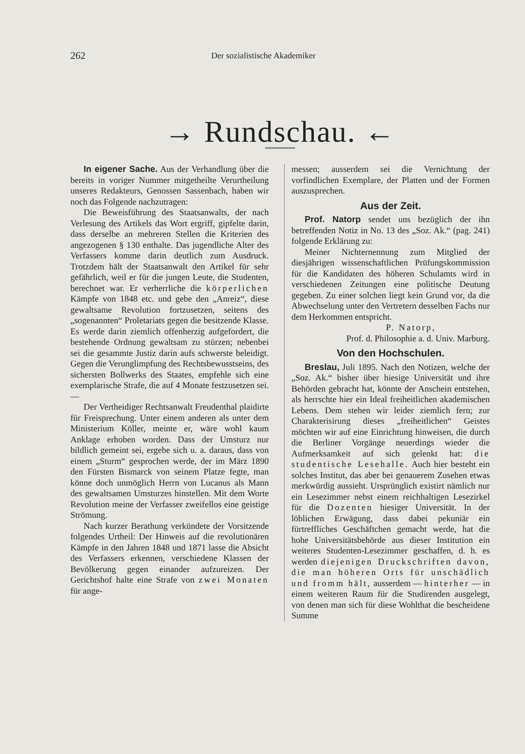262 Der sozialistische Akademiker
→ Rundschau. ←
In eigener Sache. Aus der Verhandlung über die bereits in voriger Nummer mitgetheilte Verurtheilung unseres Redakteurs, Genossen Sassenbach, haben wir noch das Folgende nachzutragen:
Die Beweisführung des Staatsanwalts, der nach Verlesung des Artikels das Wort ergriff, gipfelte darin, dass derselbe an mehreren Stellen die Kriterien des angezogenen § 130 enthalte. Das jugendliche Alter des Verfassers komme darin deutlich zum Ausdruck. Trotzdem hält der Staatsanwalt den Artikel für sehr gefährlich, weil er für die jungen Leute, die Studenten, berechnet war. Er verherrliche die körperlichen Kämpfe von 1848 etc. und gebe den „Anreiz“, diese gewaltsame Revolution fortzusetzen, seitens des „sogenannten“ Proletariats gegen die besitzende Klasse. Es werde darin ziemlich offenherzig aufgefordert, die bestehende Ordnung gewaltsam zu stürzen; nebenbei sei die gesammte Justiz darin aufs schwerste beleidigt. Gegen die Verunglimpfung des Rechtsbewusstseins, des sichersten Bollwerks des Staates, empfehle sich eine exemplarische Strafe, die auf 4 Monate festzusetzen sei. —
Der Vertheidiger Rechtsanwalt Freudenthal plaidirte für Freisprechung. Unter einem anderen als unter dem Ministerium Köller, meinte er, wäre wohl kaum Anklage erhoben worden. Dass der Umsturz nur bildlich gemeint sei, ergebe sich u. a. daraus, dass von einem „Sturm“ gesprochen werde, der im März 1890 den Fürsten Bismarck von seinem Platze fegte, man könne doch unmöglich Herrn von Lucanus als Mann des gewaltsamen Umsturzes hinstellen. Mit dem Worte Revolution meine der Verfasser zweifellos eine geistige Strömung.
Nach kurzer Berathung verkündete der Vorsitzende folgendes Urtheil: Der Hinweis auf die revolutionären Kämpfe in den Jahren 1848 und 1871 lasse die Absicht des Verfassers erkennen, verschiedene Klassen der Bevölkerung gegen einander aufzureizen. Der Gerichtshof halte eine Strafe von zwei Monaten für ange-
messen; ausserdem sei die Vernichtung der vorfindlichen Exemplare, der Platten und der Formen auszusprechen.
Aus der Zeit.
Prof. Natorp sendet uns bezüglich der ihn betreffenden Notiz in No. 13 des „Soz. Ak.“ (pag. 241) folgende Erklärung zu:
Meiner Nichternennung zum Mitglied der diesjährigen wissenschaftlichen Prüfungskommission für die Kandidaten des höheren Schulamts wird in verschiedenen Zeitungen eine politische Deutung gegeben. Zu einer solchen liegt kein Grund vor, da die Abwechselung unter den Vertretern desselben Fachs nur dem Herkommen entspricht.
P. Natorp,
Prof. d. Philosophie a. d. Univ. Marburg.
Von den Hochschulen.
Breslau, Juli 1895. Nach den Notizen, welche der „Soz. Ak.“ bisher über hiesige Universität und ihre Behörden gebracht hat, könnte der Anschein entstehen, als herrschte hier ein Ideal freiheitlichen akademischen Lebens. Dem stehen wir leider ziemlich fern; zur Charakterisirung dieses „freiheitlichen“ Geistes möchten wir auf eine Einrichtung hinweisen, die durch die Berliner Vorgänge neuerdings wieder die Aufmerksamkeit auf sich gelenkt hat: die studentische Lesehalle. Auch hier besteht ein solches Institut, das aber bei genauerem Zusehen etwas merkwürdig aussieht. Ursprünglich existirt nämlich nur ein Lesezimmer nebst einem reichhaltigen Lesezirkel für die Dozenten hiesiger Universität. In der löblichen Erwägung, dass dabei pekuniär ein fürtreffliches Geschäftchen gemacht werde, hat die hohe Universitätsbehörde aus dieser Institution ein weiteres Studenten-Lesezimmer geschaffen, d. h. es werden diejenigen Druckschriften davon, die man höheren Orts für unschädlich und fromm hält, ausserdem — hinterher — in einem weiteren Raum für die Studirenden ausgelegt, von denen man sich für diese Wohlthat die bescheidene Summe